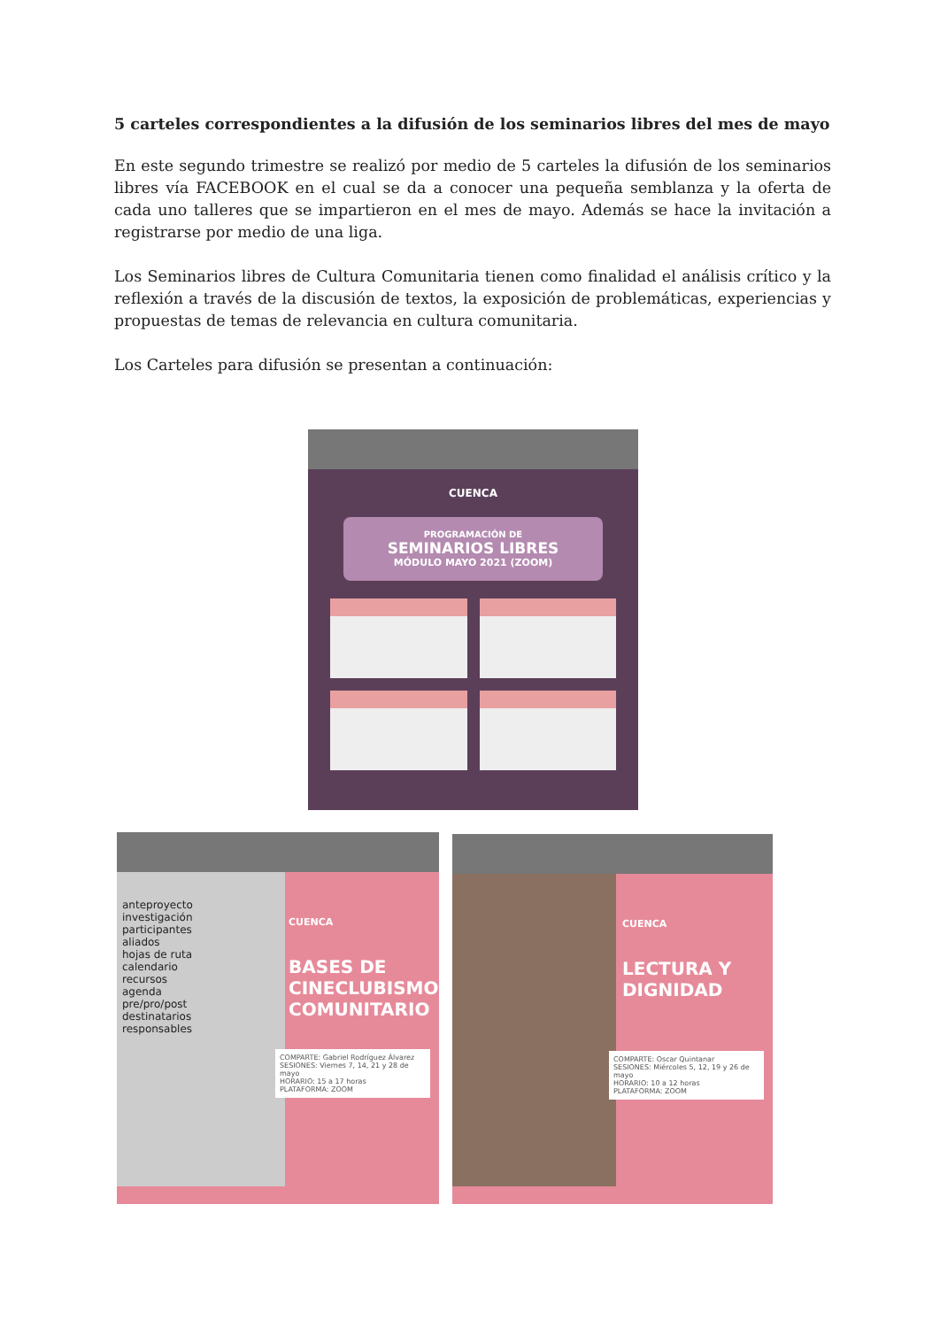5 carteles correspondientes a la difusión de los seminarios libres del mes de mayo
En este segundo trimestre se realizó por medio de 5 carteles la difusión de los seminarios libres vía FACEBOOK en el cual se da a conocer una pequeña semblanza y la oferta de cada uno talleres que se impartieron en el mes de mayo. Además se hace la invitación a registrarse por medio de una liga.
Los Seminarios libres de Cultura Comunitaria tienen como finalidad el análisis crítico y la reflexión a través de la discusión de textos, la exposición de problemáticas, experiencias y propuestas de temas de relevancia en cultura comunitaria.
Los Carteles para difusión se presentan a continuación:
CUENCA
PROGRAMACIÓN DE
SEMINARIOS LIBRES
MÓDULO MAYO 2021 (ZOOM)
anteproyecto
investigación
participantes
aliados
hojas de ruta
calendario
recursos
agenda
pre/pro/post
destinatarios
responsables
CUENCA
BASES DE CINECLUBISMO COMUNITARIO
COMPARTE: Gabriel Rodríguez Álvarez
SESIONES: Viernes 7, 14, 21 y 28 de mayo
HORARIO: 15 a 17 horas
PLATAFORMA: ZOOM
CUENCA
LECTURA Y DIGNIDAD
COMPARTE: Oscar Quintanar
SESIONES: Miércoles 5, 12, 19 y 26 de mayo
HORARIO: 10 a 12 horas
PLATAFORMA: ZOOM